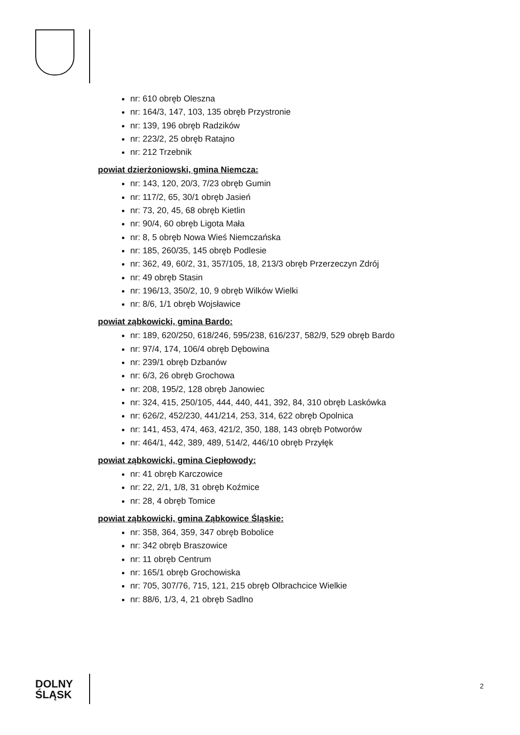nr: 610 obręb Oleszna
nr: 164/3, 147, 103, 135 obręb Przystronie
nr: 139, 196 obręb Radzików
nr: 223/2, 25 obręb Ratajno
nr: 212 Trzebnik
powiat dzierżoniowski, gmina Niemcza:
nr: 143, 120, 20/3, 7/23 obręb Gumin
nr: 117/2, 65, 30/1 obręb Jasień
nr: 73, 20, 45, 68 obręb Kietlin
nr: 90/4, 60 obręb Ligota Mała
nr: 8, 5 obręb Nowa Wieś Niemczańska
nr: 185, 260/35, 145 obręb Podlesie
nr: 362, 49, 60/2, 31, 357/105, 18, 213/3 obręb Przerzeczyn Zdrój
nr: 49 obręb Stasin
nr: 196/13, 350/2, 10, 9 obręb Wilków Wielki
nr: 8/6, 1/1 obręb Wojsławice
powiat ząbkowicki, gmina Bardo:
nr: 189, 620/250, 618/246, 595/238, 616/237, 582/9, 529 obręb Bardo
nr: 97/4, 174, 106/4 obręb Dębowina
nr: 239/1 obręb Dzbanów
nr: 6/3, 26 obręb Grochowa
nr: 208, 195/2, 128 obręb Janowiec
nr: 324, 415, 250/105, 444, 440, 441, 392, 84, 310 obręb Laskówka
nr: 626/2, 452/230, 441/214, 253, 314, 622 obręb Opolnica
nr: 141, 453, 474, 463, 421/2, 350, 188, 143 obręb Potworów
nr: 464/1, 442, 389, 489, 514/2, 446/10 obręb Przyłęk
powiat ząbkowicki, gmina Ciepłowody:
nr: 41 obręb Karczowice
nr: 22, 2/1, 1/8, 31 obręb Koźmice
nr: 28, 4 obręb Tomice
powiat ząbkowicki, gmina Ząbkowice Śląskie:
nr: 358, 364, 359, 347 obręb Bobolice
nr: 342 obręb Braszowice
nr: 11 obręb Centrum
nr: 165/1 obręb Grochowiska
nr: 705, 307/76, 715, 121, 215 obręb Olbrachcice Wielkie
nr: 88/6, 1/3, 4, 21 obręb Sadlno
DOLNY
ŚLĄSK
2